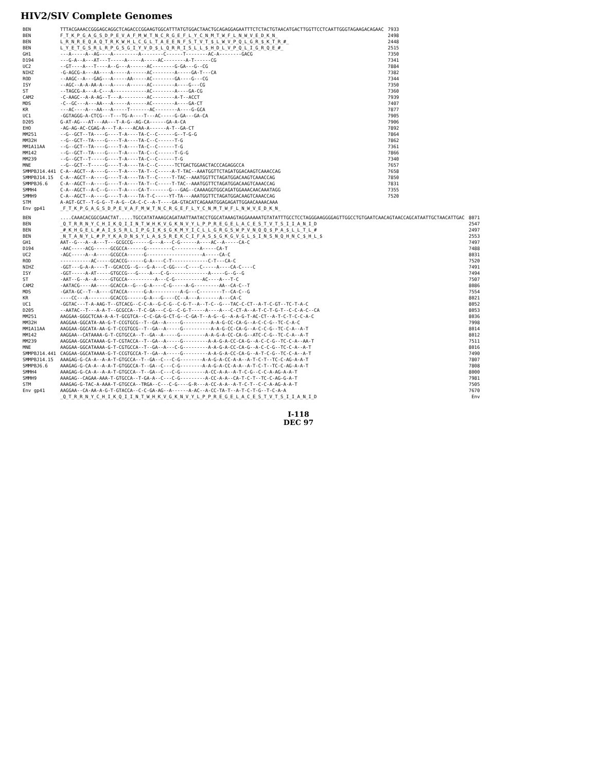HIV2/SIV Complete Genomes
| BEN | TTTACGAAACCGGGAGCAGGCTCAGACCCGGAAGTGGCATTTATGTGGACTAACTGCAGAGGAGAATTTCTCTACTGTAACATGACTTGGTTCCTCAATTGGGTAGAAGACAGAAC | 7933 |
| BEN | F_T_K_P_G_A_G_S_D_P_E_V_A_F_M_W_T_N_C_R_G_E_F_L_Y_C_N_M_T_W_F_L_N_W_V_E_D_K_N_ | 2498 |
| BEN | L_R_N_R_E_Q_A_Q_T_R_K_W_H_L_C_G_L_T_A_E_E_N_F_S_T_V_T_$_L_W_V_P_Q_L_G_R_$_K_T_R_#_ | 2448 |
| BEN | L_Y_E_T_G_S_R_L_R_P_G_S_G_I_Y_V_D_$_L_Q_R_R_I_S_L_L_$_H_D_L_V_P_Q_L_I_G_R_Q_E_#_ | 2515 |
| GH1 | ---A-----A--AG----A---------A--------C------T--------AC-A--------GACG | 7350 |
| D194 | ---G-A--A---AT---T-----A-----A-----AC--------A-T------CG | 7341 |
| UC2 | --GT----A---T----A--G---A------AC--------G-GA---G--CG | 7884 |
| NIHZ | -G-AGCG-A---AA----A-----A------AC--------A-----GA-T---CA | 7382 |
| ROD | --AAGC--A---GAG---A-----AA-----AC--------GA----G---CG | 7344 |
| ISY | --AGC--A-A-AA-A---A-----A------AC--------A----G---CG | 7350 |
| ST | --TAGCG-A---A-C---A------------AC--------A----GA-CG | 7360 |
| CAM2 | -C-AAGC--A-A-AG--T---A---------AC--------A-T--ACCT | 7939 |
| MDS | -C--GC---A---AA---A-----A------AC--------A----GA-CT | 7407 |
| KR | ---AC----A---AA---A-----T-------AC--------A----G-GCA | 7877 |
| UC1 | -GGTAGGG-A-CTCG---T---TG-A----T---AC-----G-GA---GA-CA | 7905 |
| D205 | G-AT-AG---AT---AA---T-A-G--AG-CA------GA-A-CA | 7906 |
| EHO | -AG-AG-AC-CGAG-A---T-A----ACAA-A------A-T--GA-CT | 7892 |
| MM251 | --G--GCT--TA----G----T-A----TA-C--C------G--T-G-G | 7864 |
| MM32H | --G--GCT--TA----G----T-A----TA-C--C------T-G | 7862 |
| MM1A11AA | --G--GCT--TA----G----T-A----TA-C--C------T-G | 7361 |
| MM142 | --G--GCT--TA----G----T-A----TA-C--C------T-G-G | 7866 |
| MM239 | --G--GCT--T-----G----T-A----TA-C--C------T-G | 7340 |
| MNE | --G--GCT--T-----G----T-A----TA-C--C------TCTGACTGGAACTACCCAGAGGCCA | 7657 |
| SMMPBJ14.441 | C-A--AGCT--A----G----T-A----TA-T--C-----A-T-TAC--AAATGGTTCTAGATGGACAAGTCAAACCAG | 7658 |
| SMMPBJ14.15 | C-A--AGCT--A----G----T-A----TA-T--C-----T-TAC--AAATGGTTCTAGATGGACAAGTCAAACCAG | 7850 |
| SMMPBJ6.6 | C-A--AGCT--A----G----T-A----TA-T--C-----T-TAC--AAATGGTTCTAGATGGACAAGTCAAACCAG | 7831 |
| SMMH4 | C-A--AGCT--A-C--G----T-A----CA-T-------G---GAG--CAAAAGGTGGCAGATGGAAACAACAAATAGG | 7355 |
| SMMH9 | C-A--AGCT--A----G----T-A----TA-T-C-----YT-TA---AAATGGTTCTAGATGGACAAGTCAAACCAG | 7520 |
| STM | A-AGT-GCT--T-G-G--T-A-G--CA-C-C--A-T----GA-GTACATCAGAAATGGAGAGATTGGAACAAAACAAA | |
| Env gp41 | _F_T_K_P_G_A_G_S_D_P_E_V_A_F_M_W_T_N_C_R_G_E_F_L_Y_C_N_M_T_W_F_L_N_W_V_E_D_K_N_ | |
| BEN | ....CAAACACGGCGAACTAT.....TGCCATATAAAGCAGATAATTAATACCTGGCATAAAGTAGGAAAAATGTATATTTGCCTCCTAGGGAAGGGGAGTTGGCCTGTGAATCAACAGTAACCAGCATAATTGCTAACATTGAC | 8071 |
| BEN | _Q_T_R_R_N_Y_C_H_I_K_Q_I_I_N_T_W_H_K_V_G_K_N_V_Y_L_P_P_R_E_G_E_L_A_C_E_S_T_V_T_S_I_I_A_N_I_D | 2547 |
| BEN | _#_K_H_G_E_L_#_A_I_$_S_R_L_I_P_G_I_K_$_G_K_M_Y_I_C_L_L_G_R_G_S_W_P_V_N_Q_Q_$_P_A_$_L_L_T_L_# | 2497 |
| BEN | _N_T_A_N_Y_L_#_P_Y_K_A_D_N_$_Y_L_A_$_S_R_E_K_C_I_F_A_S_$_G_K_G_V_G_L_$_I_N_S_N_Q_H_N_C_$_H_L_$ | 2553 |
| GH1 | AAT--G---A--A---T---GCGCCG------G---A---C-G------A----AC--A-----CA-C | 7497 |
| D194 | -AAC-----ACG------GCGCCA------G---------C---------A-----CA-T | 7488 |
| UC2 | -AGC-----A--A-----GCGCCA------G--------------------A-----CA-C | 8031 |
| ROD | -----------AC-----GCACCG------G-A----C-T-------------C-T---CA-C | 7520 |
| NIHZ | -GGT---G-A-A----T--GCACCG--G---G-A---C-GG----C----C-----A----CA-C----C | 7491 |
| ISY | -GGT-----A-AT-----GTGCCG---G----A---C-G--------------A-----G--G--G | 7494 |
| ST | -AAT--G--A--A-----GTGCCA----------A---C-G----------AC----A---T-C | 7507 |
| CAM2 | -AATACG----AA-----GCACCA--G---G-A----C-G-----A-G---------AA--CA-C--T | 8086 |
| MDS | -GATA-GC--T--A----GTACCA------G-A----------A-G---C--------T--CA-C--G | 7554 |
| KR | ----CC---A--------GCACCG------G-A---G----CC--A---A-------A---CA-C | 8021 |
| UC1 | -GGTAC---T-A-AAG-T--GTCACG--C-C-A--G-C-G--C-G-T--A--T-C--G---TAC-C-CT--A-T-C-GT--TC-T-A-C | 8052 |
| D205 | --AATAC--T---A-A-T--GCGCCA--T-C-GA---C-G--C-G-T-----A----A---C-CT-A--A-T-C-T-G-T--C-C-A-C--CA | 8053 |
| MM251 | AAGGAA-GGGCTCAA-A-A-T-GCGTCA--C-C-GA-G-CT-G--C-GA-T--A-G--G--A-A-G-T-AC-CT--A-T-C-T-C-C-A-C | 8036 |
| MM32H | AAGGAA-GGCATA-AA-G-T-CCGTGCG--T--GA--A-----G----------A-A-G-CC-CA-G--A-C-C-G--TC-C-A-C | 7998 |
| MM1A11AA | AAGGAA-GGCATA-AA-G-T-CCGTGCG--T--GA--A-----G----------A-A-G-CC-CA-G--A-C-C-G--TC-C-A--A-T | 8014 |
| MM142 | AAGGAA--CATAAAA-G-T-CGTGCCA--T--GA--A-----G---------A-A-G-A-CC-CA-G--ATC-C-G--TC-C-A--A-T | 8012 |
| MM239 | AAGGAA-GGCATAAAA-G-T-CGTACCA--T--GA--A-----G---------A-A-G-A-CC-CA-G--A-C-C-G--TC-C-A--AA-T | 7511 |
| MNE | AAGGAA-GGCATAAAA-G-T-CGTGCCA--T--GA--A---C-G---------A-A-G-A-CC-CA-G--A-C-C-G--TC-C-A--A-T | 8016 |
| SMMPBJ14.441 | CAGGAA-GGCATAAAA-G-T-CCGTGCCA-T--GA--A-----G---------A-A-G-A-CC-CA-G--A-T-C-G--TC-C-A--A-T | 7490 |
| SMMPBJ14.15 | AAAGAG-G-CA-A--A-A-T-GTGCCA--T--GA--C---C-G--------A-A-G-A-CC-A-A--A-T-C-T--TC-C-AG-A-A-T | 7807 |
| SMMPBJ6.6 | AAAGAG-G-CA-A--A-A-T-GTGGCCA-T--GA--C---C-G--------A-A-G-A-CC-A-A--A-T-C-T--TC-C-AG-A-A-T | 7808 |
| SMMH4 | AAAGAG-G-CA-A--A-A-T-GTGCCA--T--GA--C---C-G---------A-CC-A-A--A-T-C-G--C-C-A-AG-A-A-T | 8000 |
| SMMH9 | AAAGAG--CAGAA-AAA-T-GTGCCA--T-GA-A--C---C-G---------A-CC-A-A--CA-T-C-T--TC-C-AG-G-A-T | 7981 |
| STM | AAAGAG-G-TAC-A-AAA-T-GTGCCA--TRGA--C---C-G----G-R---A-CC-A-A--A-T-C-T--C-C-A-AG-A-A-T | 7505 |
| Env gp41 | AAGGAA--CA-AA-A-G-T-GTACCA--C-C-GA-AG--A------A-AC--A-CC-TA-T--A-T-C-T-G--T-C-A-A | 7670 |
| | _Q_T_R_R_N_Y_C_H_I_K_Q_I_I_N_T_W_H_K_V_G_K_N_V_Y_L_P_P_R_E_G_E_L_A_C_E_S_T_V_T_S_I_I_A_N_I_D | Env |
I-118
DEC 97